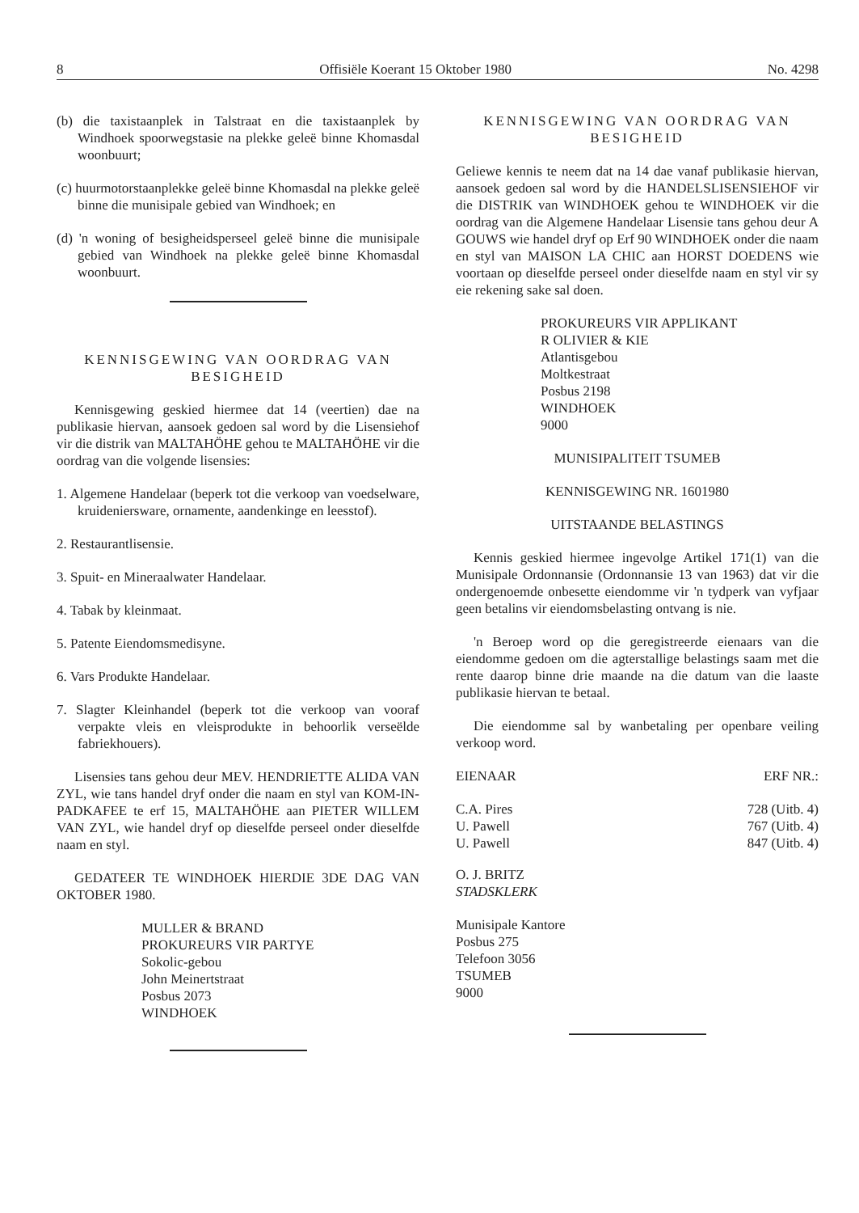8 Offisiële Koerant 15 Oktober 1980 No. 4298
(b) die taxistaanplek in Talstraat en die taxistaanplek by Windhoek spoorwegstasie na plekke geleë binne Khomasdal woonbuurt;
(c) huurmotorstaanplekke geleë binne Khomasdal na plekke geleë binne die munisipale gebied van Windhoek; en
(d) 'n woning of besigheidsperseel geleë binne die munisipale gebied van Windhoek na plekke geleë binne Khomasdal woonbuurt.
KENNISGEWING VAN OORDRAG VAN BESIGHEID
Kennisgewing geskied hiermee dat 14 (veertien) dae na publikasie hiervan, aansoek gedoen sal word by die Lisensiehof vir die distrik van MALTAHÖHE gehou te MALTAHÖHE vir die oordrag van die volgende lisensies:
1. Algemene Handelaar (beperk tot die verkoop van voedselware, kruideniersware, ornamente, aandenkinge en leesstof).
2. Restaurantlisensie.
3. Spuit- en Mineraalwater Handelaar.
4. Tabak by kleinmaat.
5. Patente Eiendomsmedisyne.
6. Vars Produkte Handelaar.
7. Slagter Kleinhandel (beperk tot die verkoop van vooraf verpakte vleis en vleisprodukte in behoorlik verseëlde fabriekhouers).
Lisensies tans gehou deur MEV. HENDRIETTE ALIDA VAN ZYL, wie tans handel dryf onder die naam en styl van KOM-IN-PADKAFEE te erf 15, MALTAHÖHE aan PIETER WILLEM VAN ZYL, wie handel dryf op dieselfde perseel onder dieselfde naam en styl.
GEDATEER TE WINDHOEK HIERDIE 3DE DAG VAN OKTOBER 1980.
MULLER & BRAND
PROKUREURS VIR PARTYE
Sokolic-gebou
John Meinertstraat
Posbus 2073
WINDHOEK
KENNISGEWING VAN OORDRAG VAN BESIGHEID
Geliewe kennis te neem dat na 14 dae vanaf publikasie hiervan, aansoek gedoen sal word by die HANDELSLISENSIEHOF vir die DISTRIK van WINDHOEK gehou te WINDHOEK vir die oordrag van die Algemene Handelaar Lisensie tans gehou deur A GOUWS wie handel dryf op Erf 90 WINDHOEK onder die naam en styl van MAISON LA CHIC aan HORST DOEDENS wie voortaan op dieselfde perseel onder dieselfde naam en styl vir sy eie rekening sake sal doen.
PROKUREURS VIR APPLIKANT
R OLIVIER & KIE
Atlantisgebou
Moltkestraat
Posbus 2198
WINDHOEK
9000
MUNISIPALITEIT TSUMEB
KENNISGEWING NR. 1601980
UITSTAANDE BELASTINGS
Kennis geskied hiermee ingevolge Artikel 171(1) van die Munisipale Ordonnansie (Ordonnansie 13 van 1963) dat vir die ondergenoemde onbesette eiendomme vir 'n tydperk van vyfjaar geen betalins vir eiendomsbelasting ontvang is nie.
'n Beroep word op die geregistreerde eienaars van die eiendomme gedoen om die agterstallige belastings saam met die rente daarop binne drie maande na die datum van die laaste publikasie hiervan te betaal.
Die eiendomme sal by wanbetaling per openbare veiling verkoop word.
| EIENAAR | ERF NR.: |
| --- | --- |
| C.A. Pires | 728 (Uitb. 4) |
| U. Pawell | 767 (Uitb. 4) |
| U. Pawell | 847 (Uitb. 4) |
O. J. BRITZ
STADSKLERK
Munisipale Kantore
Posbus 275
Telefoon 3056
TSUMEB
9000